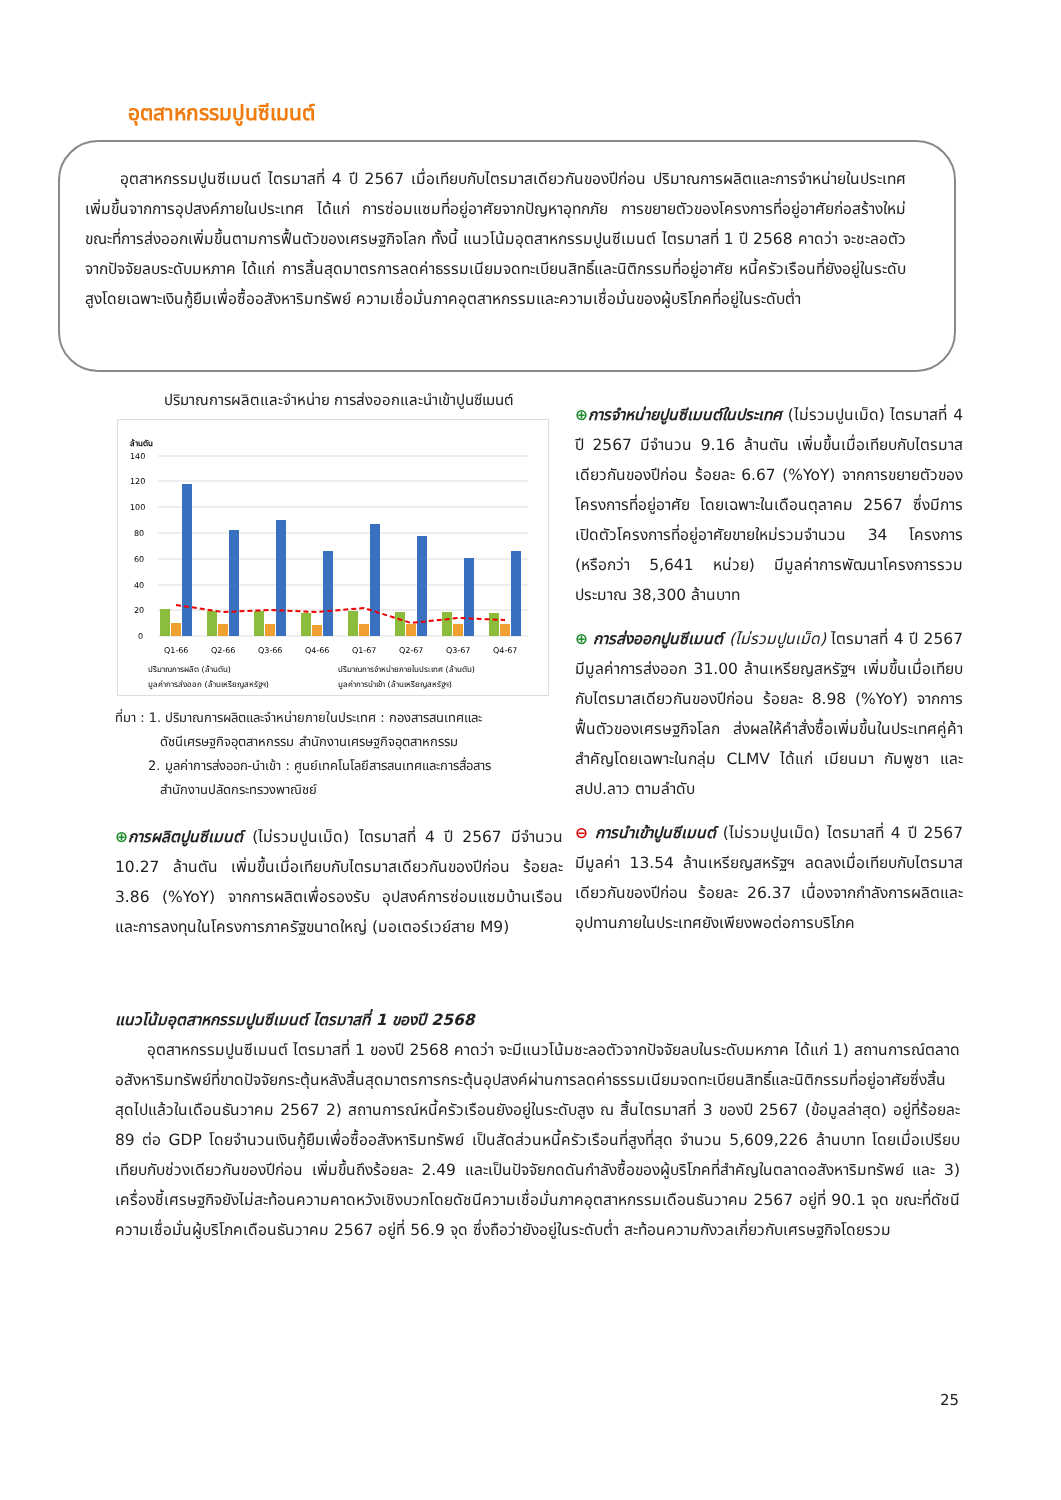อุตสาหกรรมปูนซีเมนต์
อุตสาหกรรมปูนซีเมนต์ ไตรมาสที่ 4 ปี 2567 เมื่อเทียบกับไตรมาสเดียวกันของปีก่อน ปริมาณการผลิตและการจำหน่ายในประเทศเพิ่มขึ้นจากการอุปสงค์ภายในประเทศ ได้แก่ การซ่อมแซมที่อยู่อาศัยจากปัญหาอุทกภัย การขยายตัวของโครงการที่อยู่อาศัยก่อสร้างใหม่ ขณะที่การส่งออกเพิ่มขึ้นตามการฟื้นตัวของเศรษฐกิจโลก ทั้งนี้ แนวโน้มอุตสาหกรรมปูนซีเมนต์ ไตรมาสที่ 1 ปี 2568 คาดว่า จะชะลอตัวจากปัจจัยลบระดับมหภาค ได้แก่ การสิ้นสุดมาตรการลดค่าธรรมเนียมจดทะเบียนสิทธิ์และนิติกรรมที่อยู่อาศัย หนี้ครัวเรือนที่ยังอยู่ในระดับสูงโดยเฉพาะเงินกู้ยืมเพื่อซื้ออสังหาริมทรัพย์ ความเชื่อมั่นภาคอุตสาหกรรมและความเชื่อมั่นของผู้บริโภคที่อยู่ในระดับต่ำ
ปริมาณการผลิตและจำหน่าย การส่งออกและนำเข้าปูนซีเมนต์
ล้านตัน
140
120
100
80
60
40
20
0
Q1-66
Q2-66
Q3-66
Q4-66
Q1-67
Q2-67
Q3-67
Q4-67
ปริมาณการผลิต (ล้านตัน)
ปริมาณการจำหน่ายภายในประเทศ (ล้านตัน)
มูลค่าการส่งออก (ล้านเหรียญสหรัฐฯ)
มูลค่าการนำเข้า (ล้านเหรียญสหรัฐฯ)
ที่มา : 1. ปริมาณการผลิตและจำหน่ายภายในประเทศ : กองสารสนเทศและ
ดัชนีเศรษฐกิจอุตสาหกรรม สำนักงานเศรษฐกิจอุตสาหกรรม
2. มูลค่าการส่งออก-นำเข้า : ศูนย์เทคโนโลยีสารสนเทศและการสื่อสาร
สำนักงานปลัดกระทรวงพาณิชย์
⊕การผลิตปูนซีเมนต์ (ไม่รวมปูนเม็ด) ไตรมาสที่ 4 ปี 2567 มีจำนวน 10.27 ล้านตัน เพิ่มขึ้นเมื่อเทียบกับไตรมาสเดียวกันของปีก่อน ร้อยละ 3.86 (%YoY) จากการผลิตเพื่อรองรับ อุปสงค์การซ่อมแซมบ้านเรือนและการลงทุนในโครงการภาครัฐขนาดใหญ่ (มอเตอร์เวย์สาย M9)
⊕การจำหน่ายปูนซีเมนต์ในประเทศ (ไม่รวมปูนเม็ด) ไตรมาสที่ 4 ปี 2567 มีจำนวน 9.16 ล้านตัน เพิ่มขึ้นเมื่อเทียบกับไตรมาสเดียวกันของปีก่อน ร้อยละ 6.67 (%YoY) จากการขยายตัวของโครงการที่อยู่อาศัย โดยเฉพาะในเดือนตุลาคม 2567 ซึ่งมีการเปิดตัวโครงการที่อยู่อาศัยขายใหม่รวมจำนวน 34 โครงการ (หรือกว่า 5,641 หน่วย) มีมูลค่าการพัฒนาโครงการรวมประมาณ 38,300 ล้านบาท
⊕ การส่งออกปูนซีเมนต์ (ไม่รวมปูนเม็ด) ไตรมาสที่ 4 ปี 2567 มีมูลค่าการส่งออก 31.00 ล้านเหรียญสหรัฐฯ เพิ่มขึ้นเมื่อเทียบกับไตรมาสเดียวกันของปีก่อน ร้อยละ 8.98 (%YoY) จากการฟื้นตัวของเศรษฐกิจโลก ส่งผลให้คำสั่งซื้อเพิ่มขึ้นในประเทศคู่ค้าสำคัญโดยเฉพาะในกลุ่ม CLMV ได้แก่ เมียนมา กัมพูชา และ สปป.ลาว ตามลำดับ
⊖ การนำเข้าปูนซีเมนต์ (ไม่รวมปูนเม็ด) ไตรมาสที่ 4 ปี 2567 มีมูลค่า 13.54 ล้านเหรียญสหรัฐฯ ลดลงเมื่อเทียบกับไตรมาสเดียวกันของปีก่อน ร้อยละ 26.37 เนื่องจากกำลังการผลิตและอุปทานภายในประเทศยังเพียงพอต่อการบริโภค
แนวโน้มอุตสาหกรรมปูนซีเมนต์ ไตรมาสที่ 1 ของปี 2568
อุตสาหกรรมปูนซีเมนต์ ไตรมาสที่ 1 ของปี 2568 คาดว่า จะมีแนวโน้มชะลอตัวจากปัจจัยลบในระดับมหภาค ได้แก่ 1) สถานการณ์ตลาดอสังหาริมทรัพย์ที่ขาดปัจจัยกระตุ้นหลังสิ้นสุดมาตรการกระตุ้นอุปสงค์ผ่านการลดค่าธรรมเนียมจดทะเบียนสิทธิ์และนิติกรรมที่อยู่อาศัยซึ่งสิ้นสุดไปแล้วในเดือนธันวาคม 2567 2) สถานการณ์หนี้ครัวเรือนยังอยู่ในระดับสูง ณ สิ้นไตรมาสที่ 3 ของปี 2567 (ข้อมูลล่าสุด) อยู่ที่ร้อยละ 89 ต่อ GDP โดยจำนวนเงินกู้ยืมเพื่อซื้ออสังหาริมทรัพย์ เป็นสัดส่วนหนี้ครัวเรือนที่สูงที่สุด จำนวน 5,609,226 ล้านบาท โดยเมื่อเปรียบเทียบกับช่วงเดียวกันของปีก่อน เพิ่มขึ้นถึงร้อยละ 2.49 และเป็นปัจจัยกดดันกำลังซื้อของผู้บริโภคที่สำคัญในตลาดอสังหาริมทรัพย์ และ 3) เครื่องชี้เศรษฐกิจยังไม่สะท้อนความคาดหวังเชิงบวกโดยดัชนีความเชื่อมั่นภาคอุตสาหกรรมเดือนธันวาคม 2567 อยู่ที่ 90.1 จุด ขณะที่ดัชนีความเชื่อมั่นผู้บริโภคเดือนธันวาคม 2567 อยู่ที่ 56.9 จุด ซึ่งถือว่ายังอยู่ในระดับต่ำ สะท้อนความกังวลเกี่ยวกับเศรษฐกิจโดยรวม
25